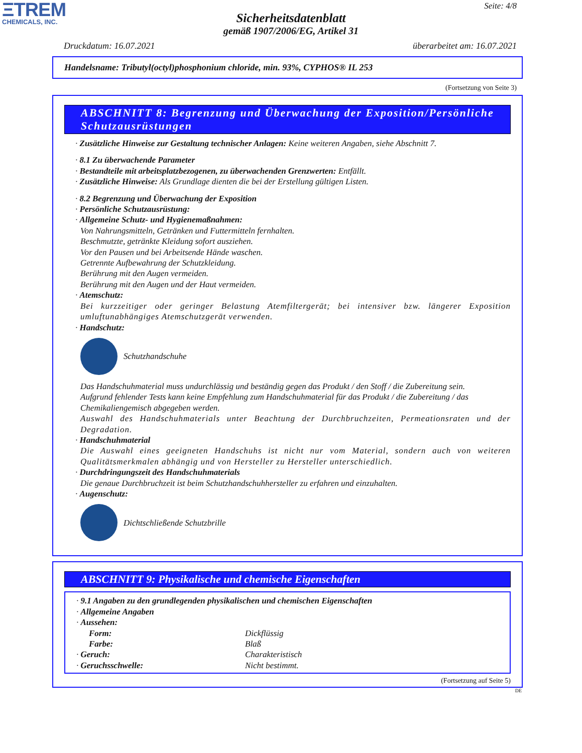ΞTREM
CHEMICALS, INC.
Seite: 4/8
Sicherheitsdatenblatt
gemäß 1907/2006/EG, Artikel 31
Druckdatum: 16.07.2021 überarbeitet am: 16.07.2021
Handelsname: Tributyl(octyl)phosphonium chloride, min. 93%, CYPHOS® IL 253
(Fortsetzung von Seite 3)
ABSCHNITT 8: Begrenzung und Überwachung der Exposition/Persönliche Schutzausrüstungen
· Zusätzliche Hinweise zur Gestaltung technischer Anlagen: Keine weiteren Angaben, siehe Abschnitt 7.
· 8.1 Zu überwachende Parameter
· Bestandteile mit arbeitsplatzbezogenen, zu überwachenden Grenzwerten: Entfällt.
· Zusätzliche Hinweise: Als Grundlage dienten die bei der Erstellung gültigen Listen.
· 8.2 Begrenzung und Überwachung der Exposition
· Persönliche Schutzausrüstung:
· Allgemeine Schutz- und Hygienemaßnahmen:
Von Nahrungsmitteln, Getränken und Futtermitteln fernhalten.
Beschmutzte, getränkte Kleidung sofort ausziehen.
Vor den Pausen und bei Arbeitsende Hände waschen.
Getrennte Aufbewahrung der Schutzkleidung.
Berührung mit den Augen vermeiden.
Berührung mit den Augen und der Haut vermeiden.
· Atemschutz:
Bei kurzzeitiger oder geringer Belastung Atemfiltergerät; bei intensiver bzw. längerer Exposition umluftunabhängiges Atemschutzgerät verwenden.
· Handschutz:
Schutzhandschuhe
Das Handschuhmaterial muss undurchlässig und beständig gegen das Produkt / den Stoff / die Zubereitung sein.
Aufgrund fehlender Tests kann keine Empfehlung zum Handschuhmaterial für das Produkt / die Zubereitung / das Chemikaliengemisch abgegeben werden.
Auswahl des Handschuhmaterials unter Beachtung der Durchbruchzeiten, Permeationsraten und der Degradation.
· Handschuhmaterial
Die Auswahl eines geeigneten Handschuhs ist nicht nur vom Material, sondern auch von weiteren Qualitätsmerkmalen abhängig und von Hersteller zu Hersteller unterschiedlich.
· Durchdringungszeit des Handschuhmaterials
Die genaue Durchbruchzeit ist beim Schutzhandschuhhersteller zu erfahren und einzuhalten.
· Augenschutz:
Dichtschließende Schutzbrille
ABSCHNITT 9: Physikalische und chemische Eigenschaften
· 9.1 Angaben zu den grundlegenden physikalischen und chemischen Eigenschaften
· Allgemeine Angaben
· Aussehen:
Form: Dickflüssig
Farbe: Blaß
· Geruch: Charakteristisch
· Geruchsschwelle: Nicht bestimmt.
(Fortsetzung auf Seite 5)
DE